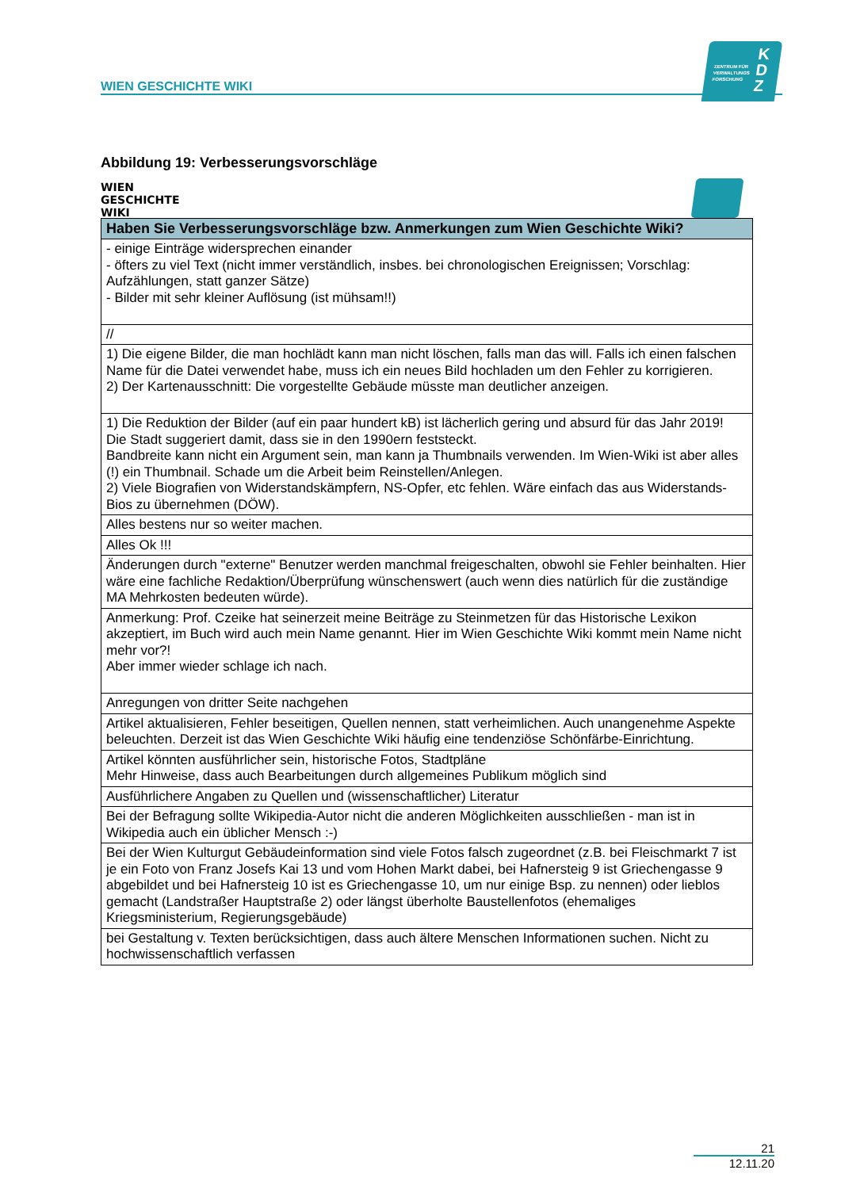WIEN GESCHICHTE WIKI
ZENTRUM FÜR
VERWALTUNGS
FORSCHUNG
K
D
Z
Abbildung 19: Verbesserungsvorschläge
WIEN
GESCHICHTE
WIKI
| Haben Sie Verbesserungsvorschläge bzw. Anmerkungen zum Wien Geschichte Wiki? |
| --- |
| - einige Einträge widersprechen einander - öfters zu viel Text (nicht immer verständlich, insbes. bei chronologischen Ereignissen; Vorschlag: Aufzählungen, statt ganzer Sätze) - Bilder mit sehr kleiner Auflösung (ist mühsam!!) |
| // |
| 1) Die eigene Bilder, die man hochlädt kann man nicht löschen, falls man das will. Falls ich einen falschen Name für die Datei verwendet habe, muss ich ein neues Bild hochladen um den Fehler zu korrigieren. 2) Der Kartenausschnitt: Die vorgestellte Gebäude müsste man deutlicher anzeigen. |
| 1) Die Reduktion der Bilder (auf ein paar hundert kB) ist lächerlich gering und absurd für das Jahr 2019! Die Stadt suggeriert damit, dass sie in den 1990ern feststeckt. Bandbreite kann nicht ein Argument sein, man kann ja Thumbnails verwenden. Im Wien-Wiki ist aber alles (!) ein Thumbnail. Schade um die Arbeit beim Reinstellen/Anlegen. 2) Viele Biografien von Widerstandskämpfern, NS-Opfer, etc fehlen. Wäre einfach das aus Widerstands-Bios zu übernehmen (DÖW). |
| Alles bestens nur so weiter machen. |
| Alles Ok !!! |
| Änderungen durch "externe" Benutzer werden manchmal freigeschalten, obwohl sie Fehler beinhalten. Hier wäre eine fachliche Redaktion/Überprüfung wünschenswert (auch wenn dies natürlich für die zuständige MA Mehrkosten bedeuten würde). |
| Anmerkung: Prof. Czeike hat seinerzeit meine Beiträge zu Steinmetzen für das Historische Lexikon akzeptiert, im Buch wird auch mein Name genannt. Hier im Wien Geschichte Wiki kommt mein Name nicht mehr vor?! Aber immer wieder schlage ich nach. |
| Anregungen von dritter Seite nachgehen |
| Artikel aktualisieren, Fehler beseitigen, Quellen nennen, statt verheimlichen. Auch unangenehme Aspekte beleuchten. Derzeit ist das Wien Geschichte Wiki häufig eine tendenziöse Schönfärbe-Einrichtung. |
| Artikel könnten ausführlicher sein, historische Fotos, Stadtpläne Mehr Hinweise, dass auch Bearbeitungen durch allgemeines Publikum möglich sind |
| Ausführlichere Angaben zu Quellen und (wissenschaftlicher) Literatur |
| Bei der Befragung sollte Wikipedia-Autor nicht die anderen Möglichkeiten ausschließen - man ist in Wikipedia auch ein üblicher Mensch :-) |
| Bei der Wien Kulturgut Gebäudeinformation sind viele Fotos falsch zugeordnet (z.B. bei Fleischmarkt 7 ist je ein Foto von Franz Josefs Kai 13 und vom Hohen Markt dabei, bei Hafnersteig 9 ist Griechengasse 9 abgebildet und bei Hafnersteig 10 ist es Griechengasse 10, um nur einige Bsp. zu nennen) oder lieblos gemacht (Landstraßer Hauptstraße 2) oder längst überholte Baustellenfotos (ehemaliges Kriegsministerium, Regierungsgebäude) |
| bei Gestaltung v. Texten berücksichtigen, dass auch ältere Menschen Informationen suchen. Nicht zu hochwissenschaftlich verfassen |
21
12.11.20